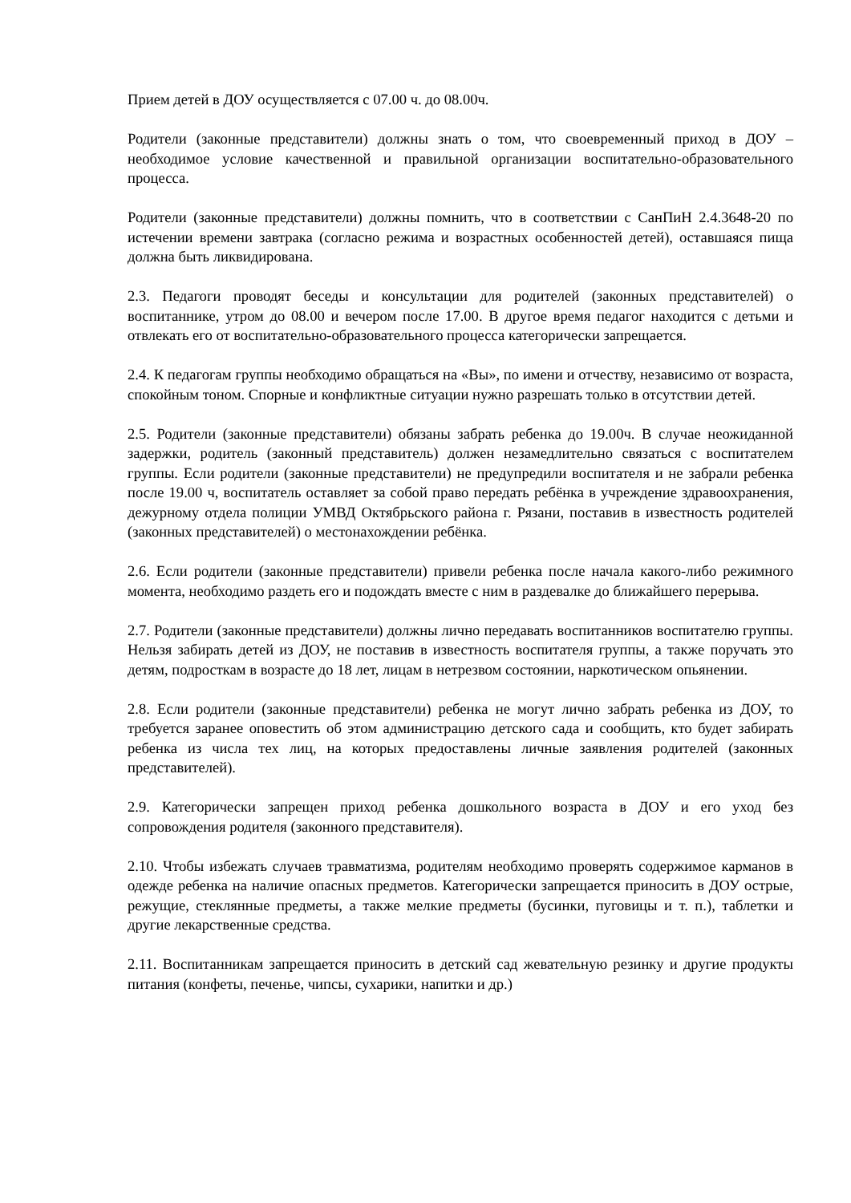Прием детей в ДОУ осуществляется с 07.00 ч. до 08.00ч.
Родители (законные представители) должны знать о том, что своевременный приход в ДОУ – необходимое условие качественной и правильной организации воспитательно-образовательного процесса.
Родители (законные представители) должны помнить, что в соответствии с СанПиН 2.4.3648-20 по истечении времени завтрака (согласно режима и возрастных особенностей детей), оставшаяся пища должна быть ликвидирована.
2.3. Педагоги проводят беседы и консультации для родителей (законных представителей) о воспитаннике, утром до 08.00 и вечером после 17.00. В другое время педагог находится с детьми и отвлекать его от воспитательно-образовательного процесса категорически запрещается.
2.4. К педагогам группы необходимо обращаться на «Вы», по имени и отчеству, независимо от возраста, спокойным тоном. Спорные и конфликтные ситуации нужно разрешать только в отсутствии детей.
2.5. Родители (законные представители) обязаны забрать ребенка до 19.00ч. В случае неожиданной задержки, родитель (законный представитель) должен незамедлительно связаться с воспитателем группы. Если родители (законные представители) не предупредили воспитателя и не забрали ребенка после 19.00 ч, воспитатель оставляет за собой право передать ребёнка в учреждение здравоохранения, дежурному отдела полиции УМВД Октябрьского района г. Рязани, поставив в известность родителей (законных представителей) о местонахождении ребёнка.
2.6. Если родители (законные представители) привели ребенка после начала какого-либо режимного момента, необходимо раздеть его и подождать вместе с ним в раздевалке до ближайшего перерыва.
2.7. Родители (законные представители) должны лично передавать воспитанников воспитателю группы. Нельзя забирать детей из ДОУ, не поставив в известность воспитателя группы, а также поручать это детям, подросткам в возрасте до 18 лет, лицам в нетрезвом состоянии, наркотическом опьянении.
2.8. Если родители (законные представители) ребенка не могут лично забрать ребенка из ДОУ, то требуется заранее оповестить об этом администрацию детского сада и сообщить, кто будет забирать ребенка из числа тех лиц, на которых предоставлены личные заявления родителей (законных представителей).
2.9. Категорически запрещен приход ребенка дошкольного возраста в ДОУ и его уход без сопровождения родителя (законного представителя).
2.10. Чтобы избежать случаев травматизма, родителям необходимо проверять содержимое карманов в одежде ребенка на наличие опасных предметов. Категорически запрещается приносить в ДОУ острые, режущие, стеклянные предметы, а также мелкие предметы (бусинки, пуговицы и т. п.), таблетки и другие лекарственные средства.
2.11. Воспитанникам запрещается приносить в детский сад жевательную резинку и другие продукты питания (конфеты, печенье, чипсы, сухарики, напитки и др.)